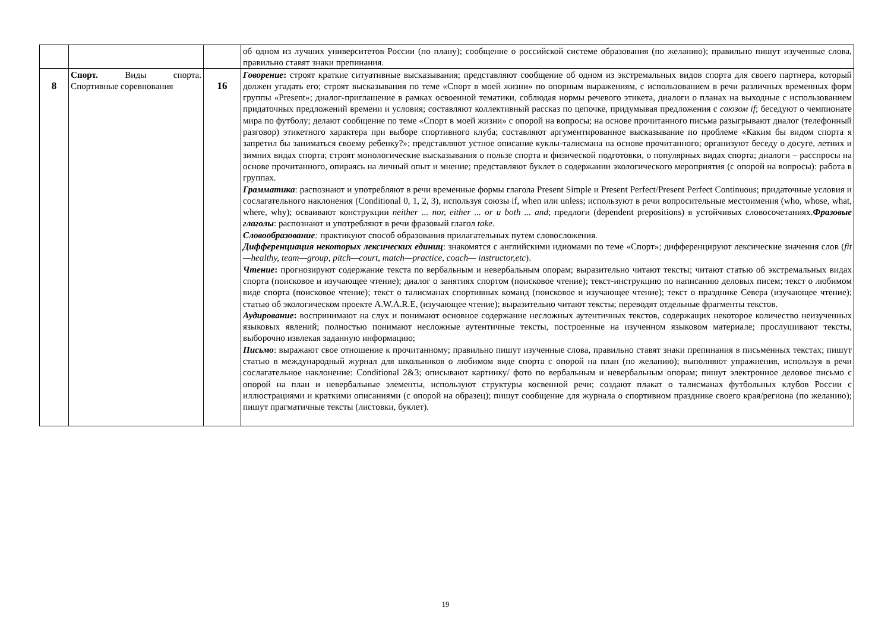| | | | об одном из лучших университетов России (по плану); сообщение о российской системе образования (по желанию); правильно пишут изученные слова, правильно ставят знаки препинания. |
| 8 | Спорт. Виды спорта. Спортивные соревнования | 16 | Говорение : строят краткие ситуативные высказывания; представляют сообщение об одном из экстремальных видов спорта для своего партнера, который должен угадать его; строят высказывания по теме «Спорт в моей жизни» по опорным выражениям, с использованием в речи различных временных форм группы «Present»; диалог-приглашение в рамках освоенной тематики, соблюдая нормы речевого этикета, диалоги о планах на выходные с использованием придаточных предложений времени и условия; составляют коллективный рассказ по цепочке, придумывая предложения с союзом if ; беседуют о чемпионате мира по футболу; делают сообщение по теме «Спорт в моей жизни» с опорой на вопросы; на основе прочитанного письма разыгрывают диалог (телефонный разговор) этикетного характера при выборе спортивного клуба; составляют аргументированное высказывание по проблеме «Каким бы видом спорта я запретил бы заниматься своему ребенку?»; представляют устное описание куклы-талисмана на основе прочитанного; организуют беседу о досуге, летних и зимних видах спорта; строят монологические высказывания о пользе спорта и физической подготовки, о популярных видах спорта; диалоги – расспросы на основе прочитанного, опираясь на личный опыт и мнение; представляют буклет о содержании экологического мероприятия (с опорой на вопросы): работа в группах. Грамматика : распознают и употребляют в речи временные формы глагола Present Simple и Present Perfect/Present Perfect Continuous; придаточные условия и сослагательного наклонения (Conditional 0, 1, 2, 3), используя союзы if, when или unless; используют в речи вопросительные местоимения (who, whose, what, where, why); осваивают конструкции neither ... nor, either ... or и both ... and ; предлоги (dependent prepositions) в устойчивых словосочетаниях. Фразовые глаголы : распознают и употребляют в речи фразовый глагол take. Словообразование : практикуют способ образования прилагательных путем словосложения. Дифференциация некоторых лексических единиц : знакомятся с английскими идиомами по теме «Спорт»; дифференцируют лексические значения слов ( fit—healthy, team—group, pitch—court, match—practice, coach— instructor,etc ). Чтение : прогнозируют содержание текста по вербальным и невербальным опорам; выразительно читают тексты; читают статью об экстремальных видах спорта (поисковое и изучающее чтение); диалог о занятиях спортом (поисковое чтение); текст-инструкцию по написанию деловых писем; текст о любимом виде спорта (поисковое чтение); текст о талисманах спортивных команд (поисковое и изучающее чтение); текст о празднике Севера (изучающее чтение); статью об экологическом проекте A.W.A.R.E, (изучающее чтение); выразительно читают тексты; переводят отдельные фрагменты текстов. Аудирование : воспринимают на слух и понимают основное содержание несложных аутентичных текстов, содержащих некоторое количество неизученных языковых явлений; полностью понимают несложные аутентичные тексты, построенные на изученном языковом материале; прослушивают тексты, выборочно извлекая заданную информацию; Письмо : выражают свое отношение к прочитанному; правильно пишут изученные слова, правильно ставят знаки препинания в письменных текстах; пишут статью в международный журнал для школьников о любимом виде спорта с опорой на план (по желанию); выполняют упражнения, используя в речи сослагательное наклонение: Conditional 2&3; описывают картинку/ фото по вербальным и невербальным опорам; пишут электронное деловое письмо с опорой на план и невербальные элементы, используют структуры косвенной речи; создают плакат о талисманах футбольных клубов России с иллюстрациями и краткими описаниями (с опорой на образец); пишут сообщение для журнала о спортивном празднике своего края/региона (по желанию); пишут прагматичные тексты (листовки, буклет). |
19